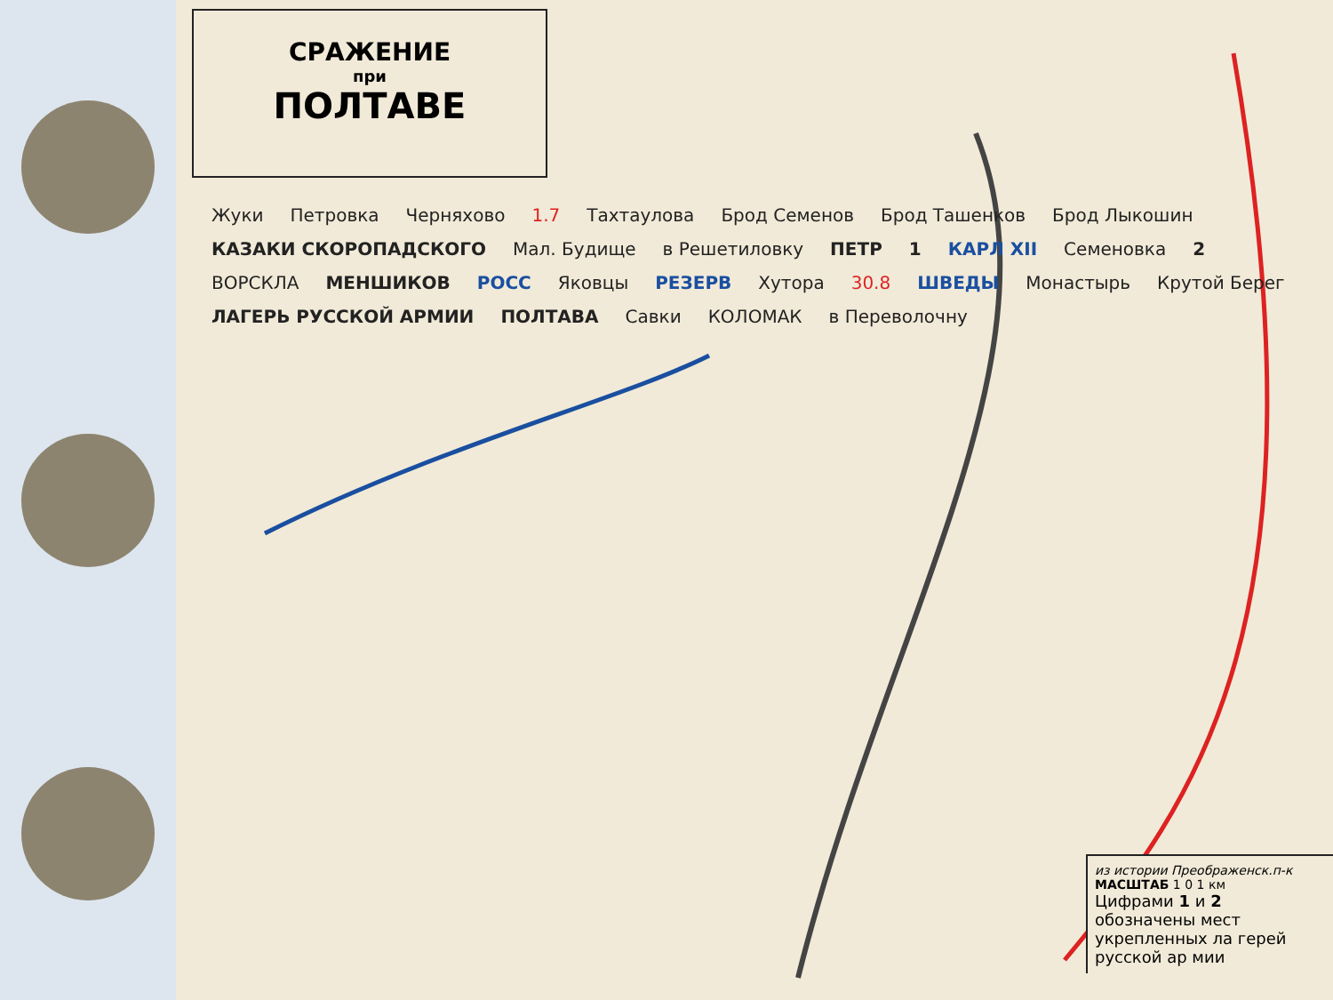СРАЖЕНИЕ
при
ПОЛТАВЕ
Жуки Петровка Черняхово 1.7 Тахтаулова Брод Семенов Брод Ташенков Брод Лыкошин КАЗАКИ СКОРОПАДСКОГО Мал. Будище в Решетиловку ПЕТР 1 КАРЛ XII Семеновка 2 ВОРСКЛА МЕНШИКОВ РОСС Яковцы РЕЗЕРВ Хутора 30.8 ШВЕДЫ Монастырь Крутой Берег ЛАГЕРЬ РУССКОЙ АРМИИ ПОЛТАВА Савки КОЛОМАК в Переволочну
из истории Преображенск.п-к
МАСШТАБ 1 0 1 км
Цифрами 1 и 2 обозначены мест укрепленных ла герей русской ар мии